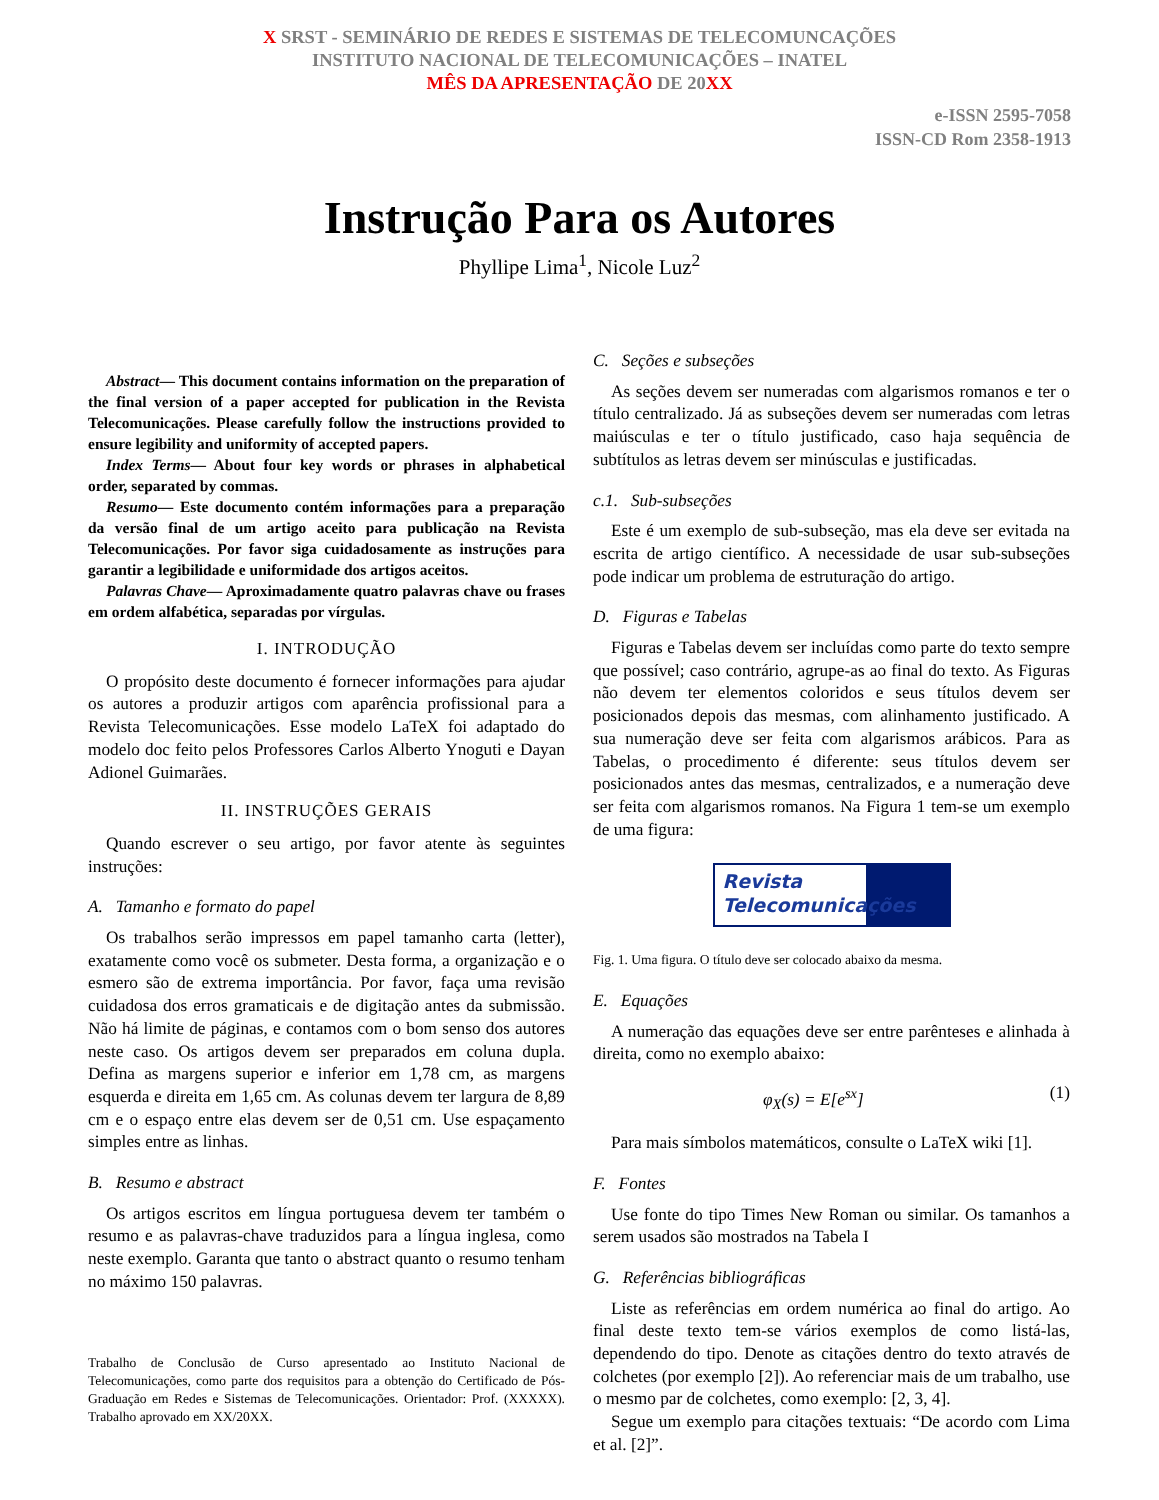X SRST - SEMINÁRIO DE REDES E SISTEMAS DE TELECOMUNCAÇÕES
INSTITUTO NACIONAL DE TELECOMUNICAÇÕES – INATEL
MÊS DA APRESENTAÇÃO DE 20XX
e-ISSN 2595-7058
ISSN-CD Rom 2358-1913
Instrução Para os Autores
Phyllipe Lima<sup>1</sup>, Nicole Luz<sup>2</sup>
Abstract— This document contains information on the preparation of the final version of a paper accepted for publication in the Revista Telecomunicações. Please carefully follow the instructions provided to ensure legibility and uniformity of accepted papers.
Index Terms— About four key words or phrases in alphabetical order, separated by commas.
Resumo— Este documento contém informações para a preparação da versão final de um artigo aceito para publicação na Revista Telecomunicações. Por favor siga cuidadosamente as instruções para garantir a legibilidade e uniformidade dos artigos aceitos.
Palavras Chave— Aproximadamente quatro palavras chave ou frases em ordem alfabética, separadas por vírgulas.
I. INTRODUÇÃO
O propósito deste documento é fornecer informações para ajudar os autores a produzir artigos com aparência profissional para a Revista Telecomunicações. Esse modelo LaTeX foi adaptado do modelo doc feito pelos Professores Carlos Alberto Ynoguti e Dayan Adionel Guimarães.
II. INSTRUÇÕES GERAIS
Quando escrever o seu artigo, por favor atente às seguintes instruções:
A. Tamanho e formato do papel
Os trabalhos serão impressos em papel tamanho carta (letter), exatamente como você os submeter. Desta forma, a organização e o esmero são de extrema importância. Por favor, faça uma revisão cuidadosa dos erros gramaticais e de digitação antes da submissão. Não há limite de páginas, e contamos com o bom senso dos autores neste caso. Os artigos devem ser preparados em coluna dupla. Defina as margens superior e inferior em 1,78 cm, as margens esquerda e direita em 1,65 cm. As colunas devem ter largura de 8,89 cm e o espaço entre elas devem ser de 0,51 cm. Use espaçamento simples entre as linhas.
B. Resumo e abstract
Os artigos escritos em língua portuguesa devem ter também o resumo e as palavras-chave traduzidos para a língua inglesa, como neste exemplo. Garanta que tanto o abstract quanto o resumo tenham no máximo 150 palavras.
Trabalho de Conclusão de Curso apresentado ao Instituto Nacional de Telecomunicações, como parte dos requisitos para a obtenção do Certificado de Pós-Graduação em Redes e Sistemas de Telecomunicações. Orientador: Prof. (XXXXX). Trabalho aprovado em XX/20XX.
C. Seções e subseções
As seções devem ser numeradas com algarismos romanos e ter o título centralizado. Já as subseções devem ser numeradas com letras maiúsculas e ter o título justificado, caso haja sequência de subtítulos as letras devem ser minúsculas e justificadas.
c.1. Sub-subseções
Este é um exemplo de sub-subseção, mas ela deve ser evitada na escrita de artigo científico. A necessidade de usar sub-subseções pode indicar um problema de estruturação do artigo.
D. Figuras e Tabelas
Figuras e Tabelas devem ser incluídas como parte do texto sempre que possível; caso contrário, agrupe-as ao final do texto. As Figuras não devem ter elementos coloridos e seus títulos devem ser posicionados depois das mesmas, com alinhamento justificado. A sua numeração deve ser feita com algarismos arábicos. Para as Tabelas, o procedimento é diferente: seus títulos devem ser posicionados antes das mesmas, centralizados, e a numeração deve ser feita com algarismos romanos. Na Figura 1 tem-se um exemplo de uma figura:
Revista Telecomunicações
Fig. 1. Uma figura. O título deve ser colocado abaixo da mesma.
E. Equações
A numeração das equações deve ser entre parênteses e alinhada à direita, como no exemplo abaixo:
φ<sub>X</sub>(s) = E[e<sup>sx</sup>] (1)
Para mais símbolos matemáticos, consulte o LaTeX wiki [1].
F. Fontes
Use fonte do tipo Times New Roman ou similar. Os tamanhos a serem usados são mostrados na Tabela I
G. Referências bibliográficas
Liste as referências em ordem numérica ao final do artigo. Ao final deste texto tem-se vários exemplos de como listá-las, dependendo do tipo. Denote as citações dentro do texto através de colchetes (por exemplo [2]). Ao referenciar mais de um trabalho, use o mesmo par de colchetes, como exemplo: [2, 3, 4].
Segue um exemplo para citações textuais: “De acordo com Lima et al. [2]”.